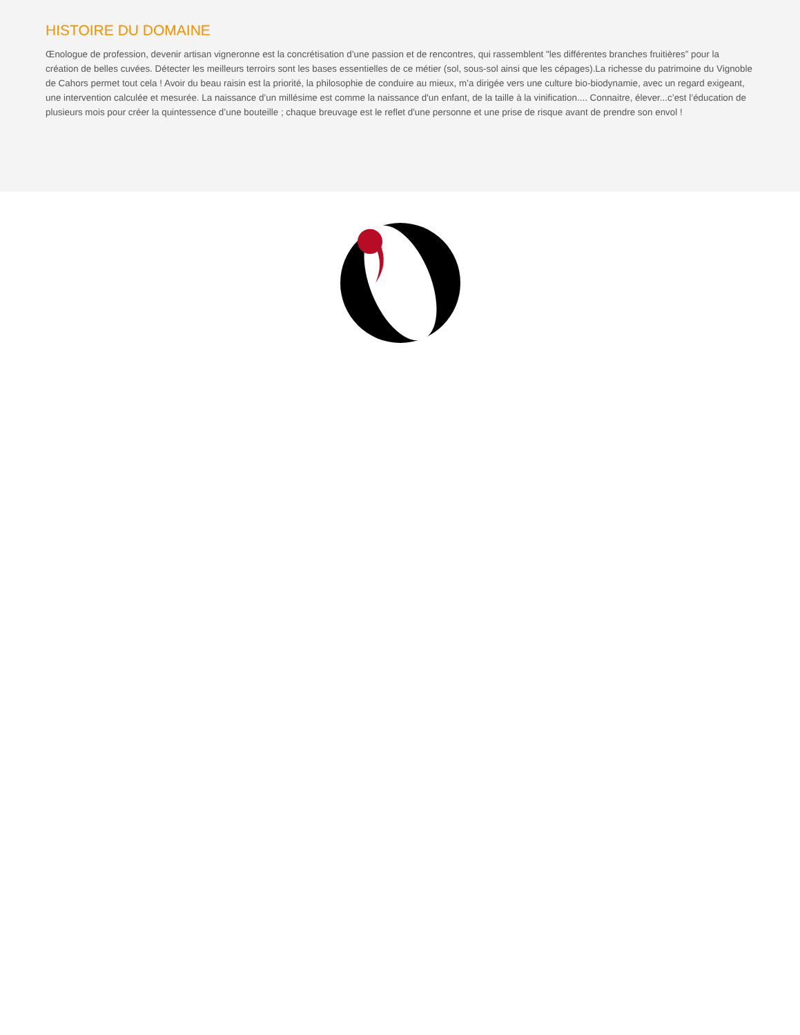HISTOIRE DU DOMAINE
Œnologue de profession, devenir artisan vigneronne est la concrétisation d’une passion et de rencontres, qui rassemblent "les différentes branches fruitières” pour la création de belles cuvées. Détecter les meilleurs terroirs sont les bases essentielles de ce métier (sol, sous-sol ainsi que les cépages).La richesse du patrimoine du Vignoble de Cahors permet tout cela ! Avoir du beau raisin est la priorité, la philosophie de conduire au mieux, m’a dirigée vers une culture bio-biodynamie, avec un regard exigeant, une intervention calculée et mesurée. La naissance d’un millésime est comme la naissance d'un enfant, de la taille à la vinification.... Connaitre, élever...c’est l’éducation de plusieurs mois pour créer la quintessence d’une bouteille ; chaque breuvage est le reflet d'une personne et une prise de risque avant de prendre son envol !